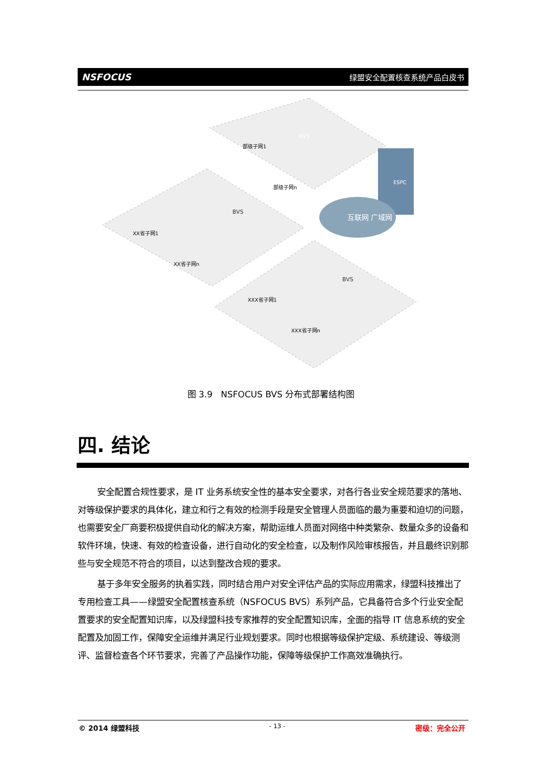NSFOCUS 绿盟安全配置核查系统产品白皮书
互联网 广域网
BVS
BVS
BVS
部级子网1
部级子网n
XX省子网1
XX省子网n
XXX省子网1
XXX省子网n
ESPC
图 3.9 NSFOCUS BVS 分布式部署结构图
四. 结论
安全配置合规性要求，是 IT 业务系统安全性的基本安全要求，对各行各业安全规范要求的落地、对等级保护要求的具体化，建立和行之有效的检测手段是安全管理人员面临的最为重要和迫切的问题，也需要安全厂商要积极提供自动化的解决方案，帮助运维人员面对网络中种类繁杂、数量众多的设备和软件环境，快速、有效的检查设备，进行自动化的安全检查，以及制作风险审核报告，并且最终识别那些与安全规范不符合的项目，以达到整改合规的要求。
基于多年安全服务的执着实践，同时结合用户对安全评估产品的实际应用需求，绿盟科技推出了专用检查工具——绿盟安全配置核查系统（NSFOCUS BVS）系列产品，它具备符合多个行业安全配置要求的安全配置知识库，以及绿盟科技专家推荐的安全配置知识库，全面的指导 IT 信息系统的安全配置及加固工作，保障安全运维并满足行业规划要求。同时也根据等级保护定级、系统建设、等级测评、监督检查各个环节要求，完善了产品操作功能，保障等级保护工作高效准确执行。
© 2014 绿盟科技 - 13 - 密级：完全公开